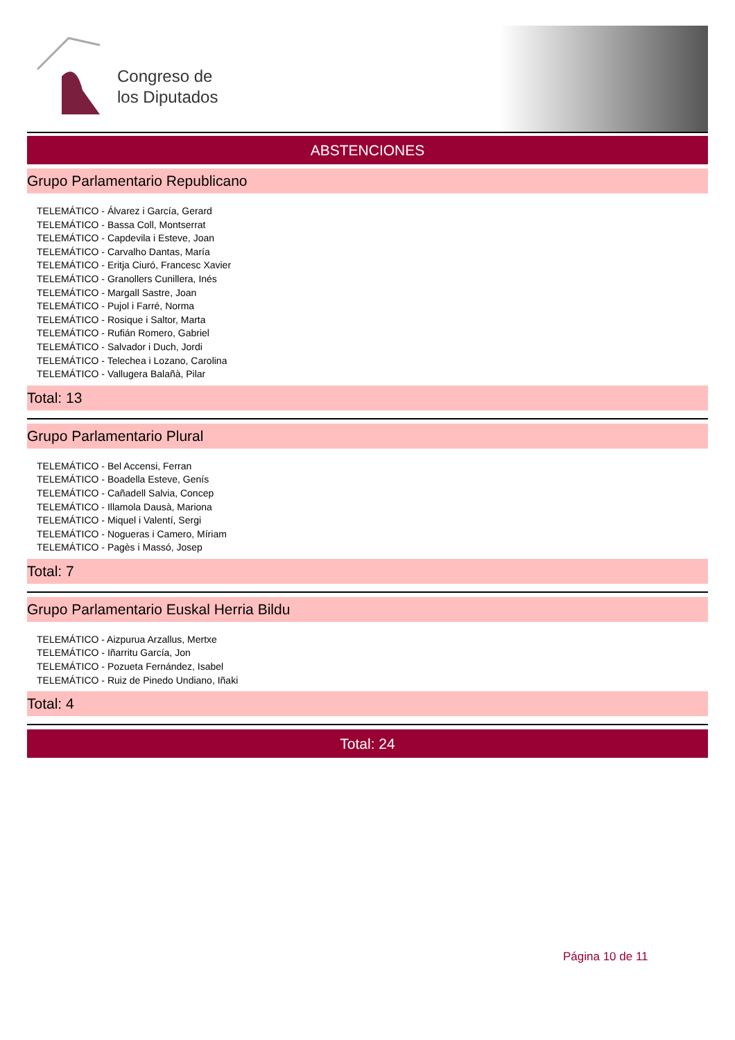Congreso de
los Diputados
ABSTENCIONES
Grupo Parlamentario Republicano
TELEMÁTICO - Álvarez i García, Gerard
TELEMÁTICO - Bassa Coll, Montserrat
TELEMÁTICO - Capdevila i Esteve, Joan
TELEMÁTICO - Carvalho Dantas, María
TELEMÁTICO - Eritja Ciuró, Francesc Xavier
TELEMÁTICO - Granollers Cunillera, Inés
TELEMÁTICO - Margall Sastre, Joan
TELEMÁTICO - Pujol i Farré, Norma
TELEMÁTICO - Rosique i Saltor, Marta
TELEMÁTICO - Rufián Romero, Gabriel
TELEMÁTICO - Salvador i Duch, Jordi
TELEMÁTICO - Telechea i Lozano, Carolina
TELEMÁTICO - Vallugera Balañà, Pilar
Total: 13
Grupo Parlamentario Plural
TELEMÁTICO - Bel Accensi, Ferran
TELEMÁTICO - Boadella Esteve, Genís
TELEMÁTICO - Cañadell Salvia, Concep
TELEMÁTICO - Illamola Dausà, Mariona
TELEMÁTICO - Miquel i Valentí, Sergi
TELEMÁTICO - Nogueras i Camero, Míriam
TELEMÁTICO - Pagès i Massó, Josep
Total: 7
Grupo Parlamentario Euskal Herria Bildu
TELEMÁTICO - Aizpurua Arzallus, Mertxe
TELEMÁTICO - Iñarritu García, Jon
TELEMÁTICO - Pozueta Fernández, Isabel
TELEMÁTICO - Ruiz de Pinedo Undiano, Iñaki
Total: 4
Total: 24
Página 10 de 11